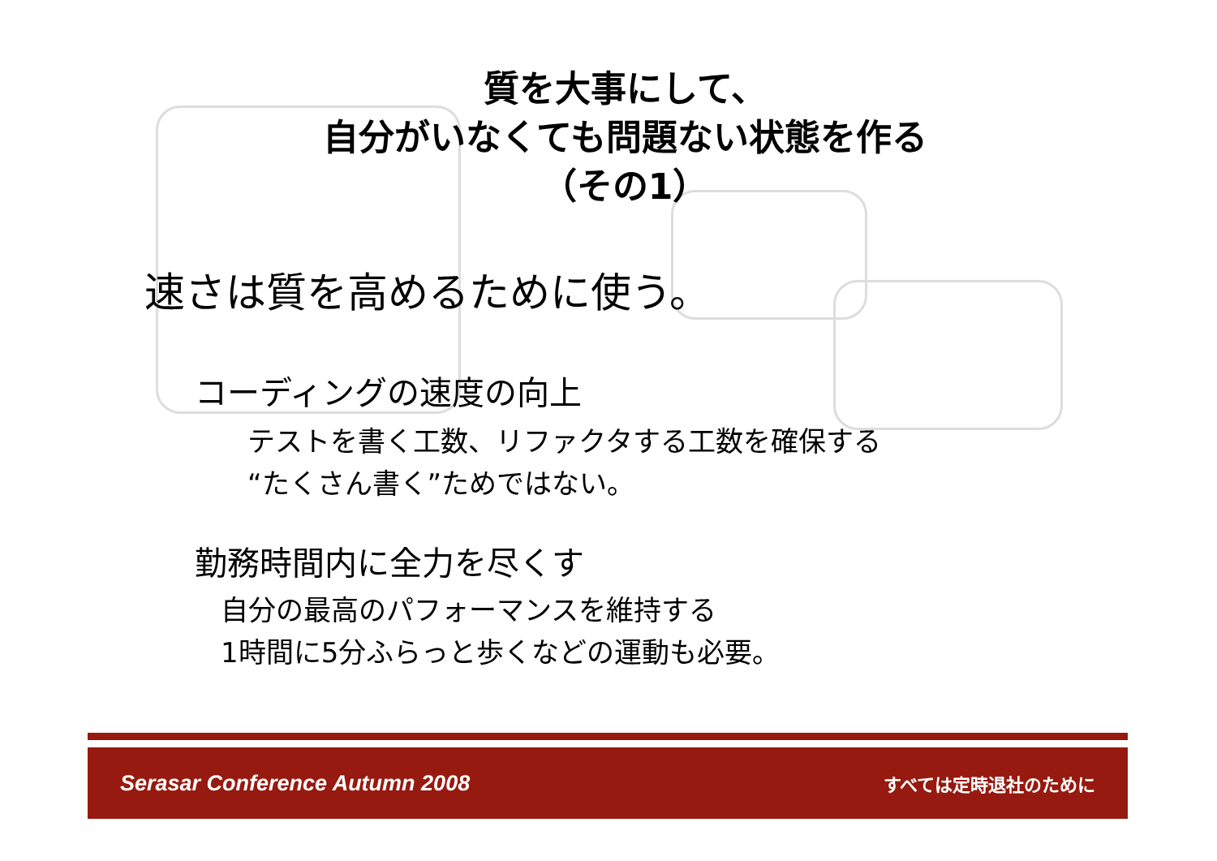質を大事にして、
自分がいなくても問題ない状態を作る
（その1）
速さは質を高めるために使う。
コーディングの速度の向上
テストを書く工数、リファクタする工数を確保する
“たくさん書く”ためではない。
勤務時間内に全力を尽くす
自分の最高のパフォーマンスを維持する
1時間に5分ふらっと歩くなどの運動も必要。
Serasar Conference Autumn 2008 すべては定時退社のために